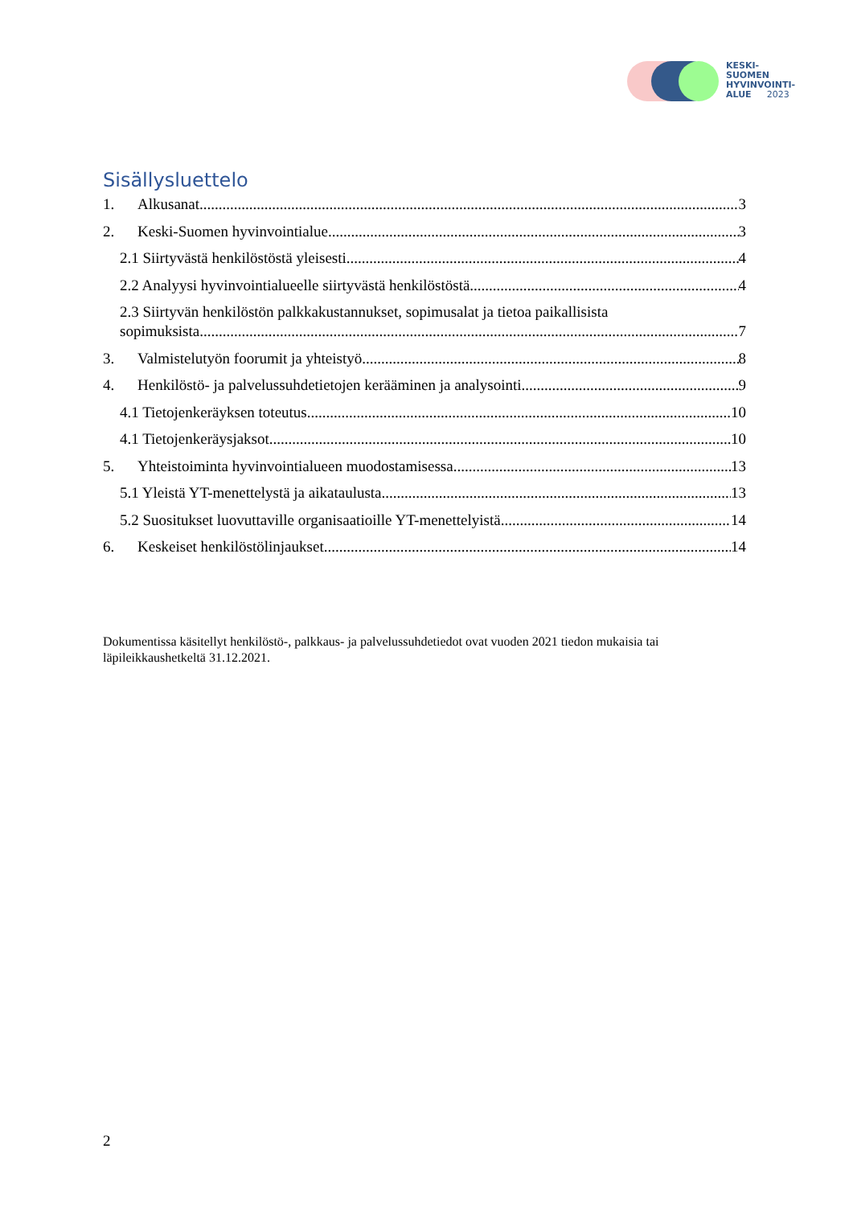KESKI-
SUOMEN
HYVINVOINTI-
ALUE 2023
Sisällysluettelo
1. Alkusanat 3
2. Keski-Suomen hyvinvointialue 3
2.1 Siirtyvästä henkilöstöstä yleisesti 4
2.2 Analyysi hyvinvointialueelle siirtyvästä henkilöstöstä 4
2.3 Siirtyvän henkilöstön palkkakustannukset, sopimusalat ja tietoa paikallisista
sopimuksista 7
3. Valmistelutyön foorumit ja yhteistyö 8
4. Henkilöstö- ja palvelussuhdetietojen kerääminen ja analysointi 9
4.1 Tietojenkeräyksen toteutus 10
4.1 Tietojenkeräysjaksot 10
5. Yhteistoiminta hyvinvointialueen muodostamisessa 13
5.1 Yleistä YT-menettelystä ja aikataulusta 13
5.2 Suositukset luovuttaville organisaatioille YT-menettelyistä 14
6. Keskeiset henkilöstölinjaukset 14
Dokumentissa käsitellyt henkilöstö-, palkkaus- ja palvelussuhdetiedot ovat vuoden 2021 tiedon mukaisia tai läpileikkaushetkeltä 31.12.2021.
2